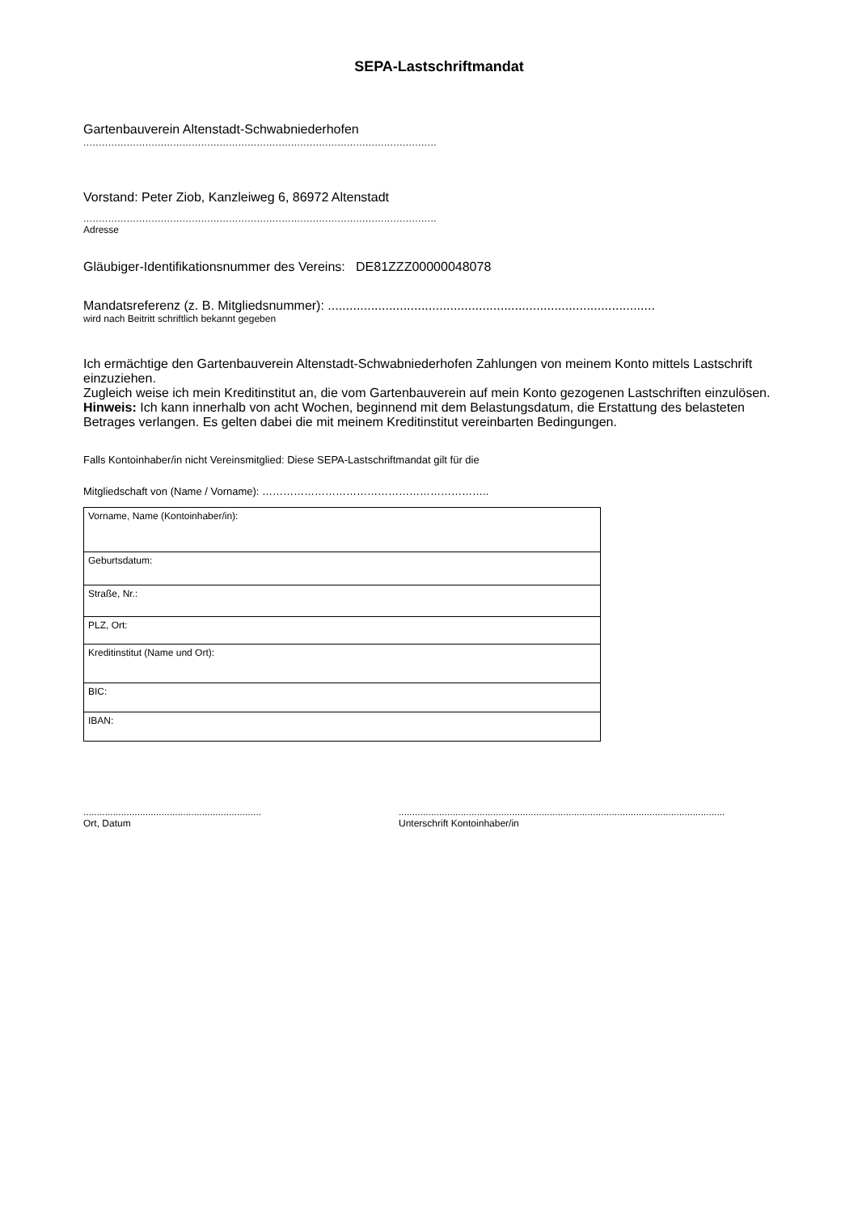SEPA-Lastschriftmandat
Gartenbauverein Altenstadt-Schwabniederhofen
..................................................................................................................
Vorstand: Peter Ziob, Kanzleiweg 6, 86972 Altenstadt
..................................................................................................................
Adresse
Gläubiger-Identifikationsnummer des Vereins: DE81ZZZ00000048078
Mandatsreferenz (z. B. Mitgliedsnummer): ...........................................................................................
wird nach Beitritt schriftlich bekannt gegeben
Ich ermächtige den Gartenbauverein Altenstadt-Schwabniederhofen Zahlungen von meinem Konto mittels Lastschrift einzuziehen.
Zugleich weise ich mein Kreditinstitut an, die vom Gartenbauverein auf mein Konto gezogenen Lastschriften einzulösen.
Hinweis: Ich kann innerhalb von acht Wochen, beginnend mit dem Belastungsdatum, die Erstattung des belasteten Betrages verlangen. Es gelten dabei die mit meinem Kreditinstitut vereinbarten Bedingungen.
Falls Kontoinhaber/in nicht Vereinsmitglied: Diese SEPA-Lastschriftmandat gilt für die
Mitgliedschaft von (Name / Vorname): ………………………………………………………..
| Vorname, Name (Kontoinhaber/in): |
| Geburtsdatum: |
| Straße, Nr.: |
| PLZ, Ort: |
| Kreditinstitut (Name und Ort): |
| BIC: |
| IBAN: |
..................................................................
Ort, Datum
.........................................................................................................................
Unterschrift Kontoinhaber/in